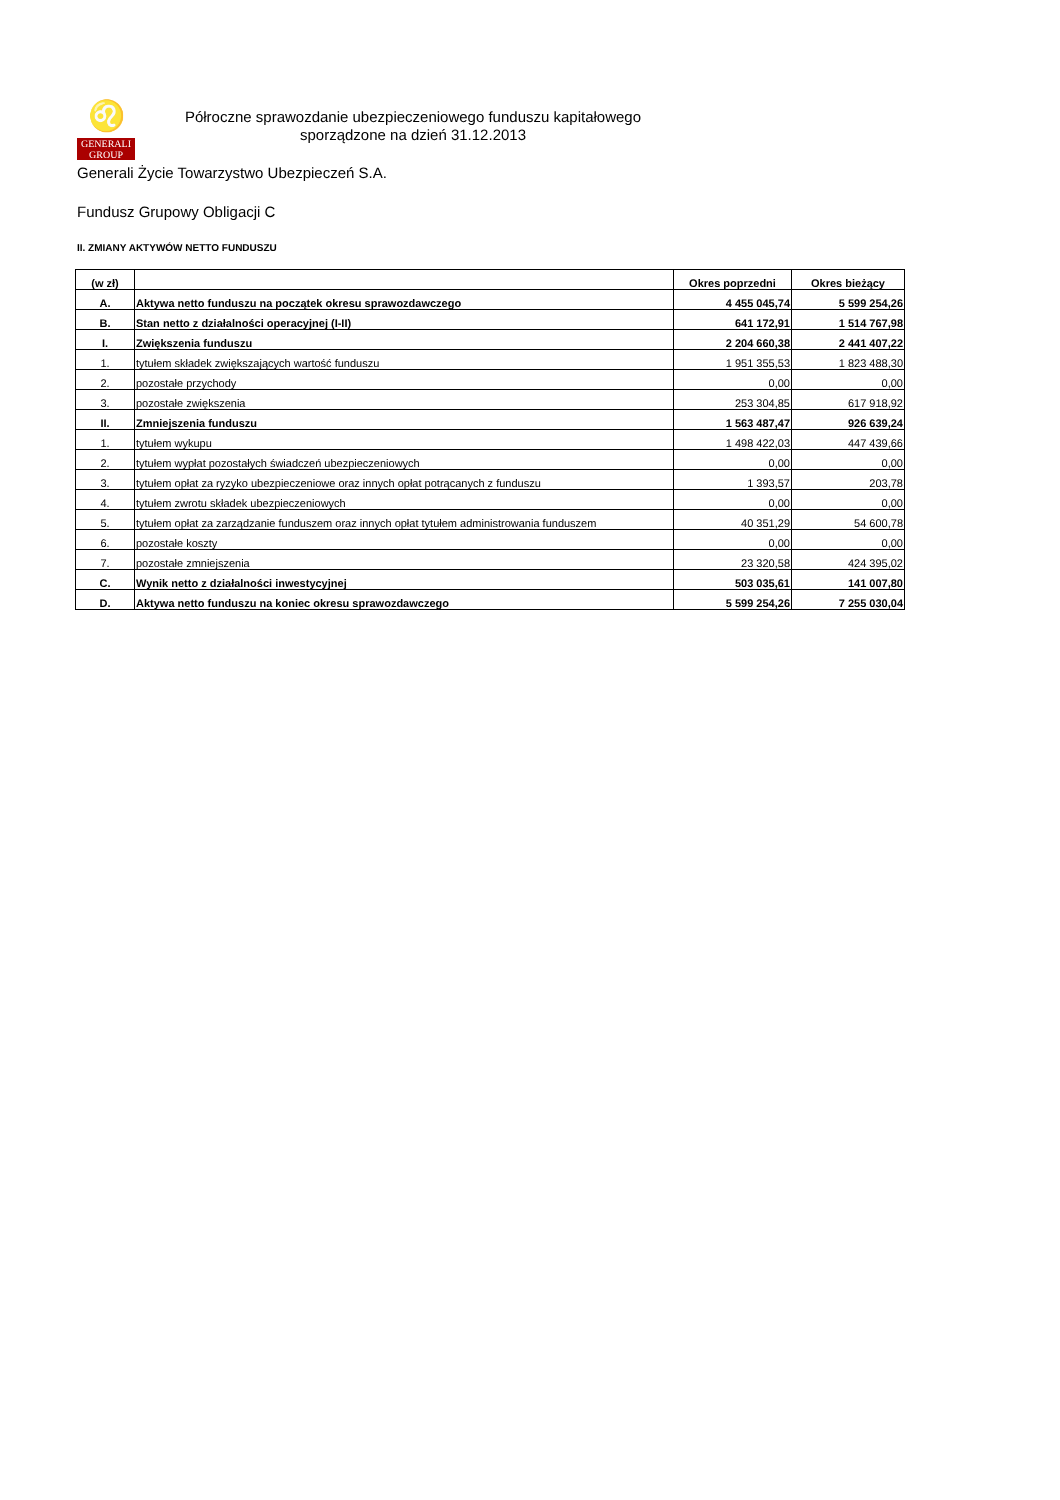♌
GENERALI
GROUP
Półroczne sprawozdanie ubezpieczeniowego funduszu kapitałowego
sporządzone na dzień 31.12.2013
Generali Życie Towarzystwo Ubezpieczeń S.A.
Fundusz Grupowy Obligacji C
II. ZMIANY AKTYWÓW NETTO FUNDUSZU
| (w zł) | | Okres poprzedni | Okres bieżący |
| --- | --- | --- | --- |
| A. | Aktywa netto funduszu na początek okresu sprawozdawczego | 4 455 045,74 | 5 599 254,26 |
| B. | Stan netto z działalności operacyjnej (I-II) | 641 172,91 | 1 514 767,98 |
| I. | Zwiększenia funduszu | 2 204 660,38 | 2 441 407,22 |
| 1. | tytułem składek zwiększających wartość funduszu | 1 951 355,53 | 1 823 488,30 |
| 2. | pozostałe przychody | 0,00 | 0,00 |
| 3. | pozostałe zwiększenia | 253 304,85 | 617 918,92 |
| II. | Zmniejszenia funduszu | 1 563 487,47 | 926 639,24 |
| 1. | tytułem wykupu | 1 498 422,03 | 447 439,66 |
| 2. | tytułem wypłat pozostałych świadczeń ubezpieczeniowych | 0,00 | 0,00 |
| 3. | tytułem opłat za ryzyko ubezpieczeniowe oraz innych opłat potrącanych z funduszu | 1 393,57 | 203,78 |
| 4. | tytułem zwrotu składek ubezpieczeniowych | 0,00 | 0,00 |
| 5. | tytułem opłat za zarządzanie funduszem oraz innych opłat tytułem administrowania funduszem | 40 351,29 | 54 600,78 |
| 6. | pozostałe koszty | 0,00 | 0,00 |
| 7. | pozostałe zmniejszenia | 23 320,58 | 424 395,02 |
| C. | Wynik netto z działalności inwestycyjnej | 503 035,61 | 141 007,80 |
| D. | Aktywa netto funduszu na koniec okresu sprawozdawczego | 5 599 254,26 | 7 255 030,04 |